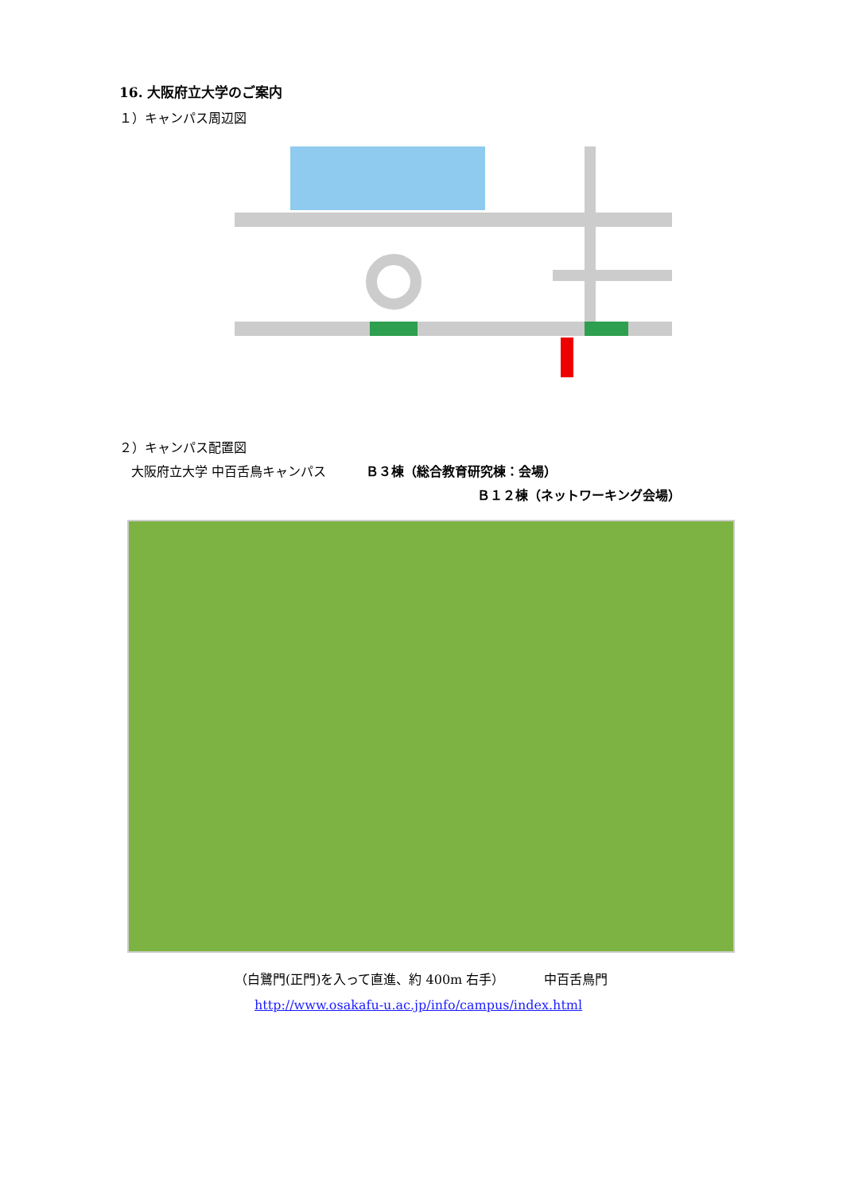16. 大阪府立大学のご案内
１）キャンパス周辺図
２）キャンパス配置図
大阪府立大学 中百舌鳥キャンパス Ｂ３棟（総合教育研究棟：会場）
Ｂ１２棟（ネットワーキング会場）
（白鷺門(正門)を入って直進、約 400m 右手） 中百舌鳥門
http://www.osakafu-u.ac.jp/info/campus/index.html